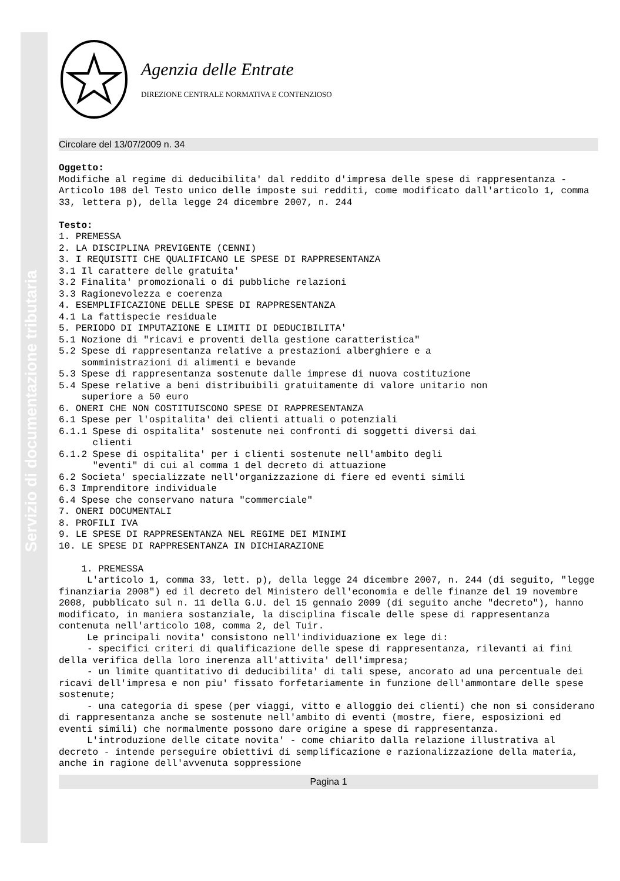Servizio di documentazione tributaria
Agenzia delle Entrate
DIREZIONE CENTRALE NORMATIVA E CONTENZIOSO
Circolare del 13/07/2009 n. 34
Oggetto:
Modifiche al regime di deducibilita' dal reddito d'impresa delle spese di rappresentanza - Articolo 108 del Testo unico delle imposte sui redditi, come modificato dall'articolo 1, comma 33, lettera p), della legge 24 dicembre 2007, n. 244

Testo:
1. PREMESSA
2. LA DISCIPLINA PREVIGENTE (CENNI)
3. I REQUISITI CHE QUALIFICANO LE SPESE DI RAPPRESENTANZA
3.1 Il carattere delle gratuita'
3.2 Finalita' promozionali o di pubbliche relazioni
3.3 Ragionevolezza e coerenza
4. ESEMPLIFICAZIONE DELLE SPESE DI RAPPRESENTANZA
4.1 La fattispecie residuale
5. PERIODO DI IMPUTAZIONE E LIMITI DI DEDUCIBILITA'
5.1 Nozione di "ricavi e proventi della gestione caratteristica"
5.2 Spese di rappresentanza relative a prestazioni alberghiere e a
    somministrazioni di alimenti e bevande
5.3 Spese di rappresentanza sostenute dalle imprese di nuova costituzione
5.4 Spese relative a beni distribuibili gratuitamente di valore unitario non
    superiore a 50 euro
6. ONERI CHE NON COSTITUISCONO SPESE DI RAPPRESENTANZA
6.1 Spese per l'ospitalita' dei clienti attuali o potenziali
6.1.1 Spese di ospitalita' sostenute nei confronti di soggetti diversi dai
      clienti
6.1.2 Spese di ospitalita' per i clienti sostenute nell'ambito degli
      "eventi" di cui al comma 1 del decreto di attuazione
6.2 Societa' specializzate nell'organizzazione di fiere ed eventi simili
6.3 Imprenditore individuale
6.4 Spese che conservano natura "commerciale"
7. ONERI DOCUMENTALI
8. PROFILI IVA
9. LE SPESE DI RAPPRESENTANZA NEL REGIME DEI MINIMI
10. LE SPESE DI RAPPRESENTANZA IN DICHIARAZIONE

    1. PREMESSA
     L'articolo 1, comma 33, lett. p), della legge 24 dicembre 2007, n. 244 (di seguito, "legge finanziaria 2008") ed il decreto del Ministero dell'economia e delle finanze del 19 novembre 2008, pubblicato sul n. 11 della G.U. del 15 gennaio 2009 (di seguito anche "decreto"), hanno modificato, in maniera sostanziale, la disciplina fiscale delle spese di rappresentanza contenuta nell'articolo 108, comma 2, del Tuir.
     Le principali novita' consistono nell'individuazione ex lege di:
     - specifici criteri di qualificazione delle spese di rappresentanza, rilevanti ai fini della verifica della loro inerenza all'attivita' dell'impresa;
     - un limite quantitativo di deducibilita' di tali spese, ancorato ad una percentuale dei ricavi dell'impresa e non piu' fissato forfetariamente in funzione dell'ammontare delle spese sostenute;
     - una categoria di spese (per viaggi, vitto e alloggio dei clienti) che non si considerano di rappresentanza anche se sostenute nell'ambito di eventi (mostre, fiere, esposizioni ed eventi simili) che normalmente possono dare origine a spese di rappresentanza.
     L'introduzione delle citate novita' - come chiarito dalla relazione illustrativa al decreto - intende perseguire obiettivi di semplificazione e razionalizzazione della materia, anche in ragione dell'avvenuta soppressione
Pagina 1